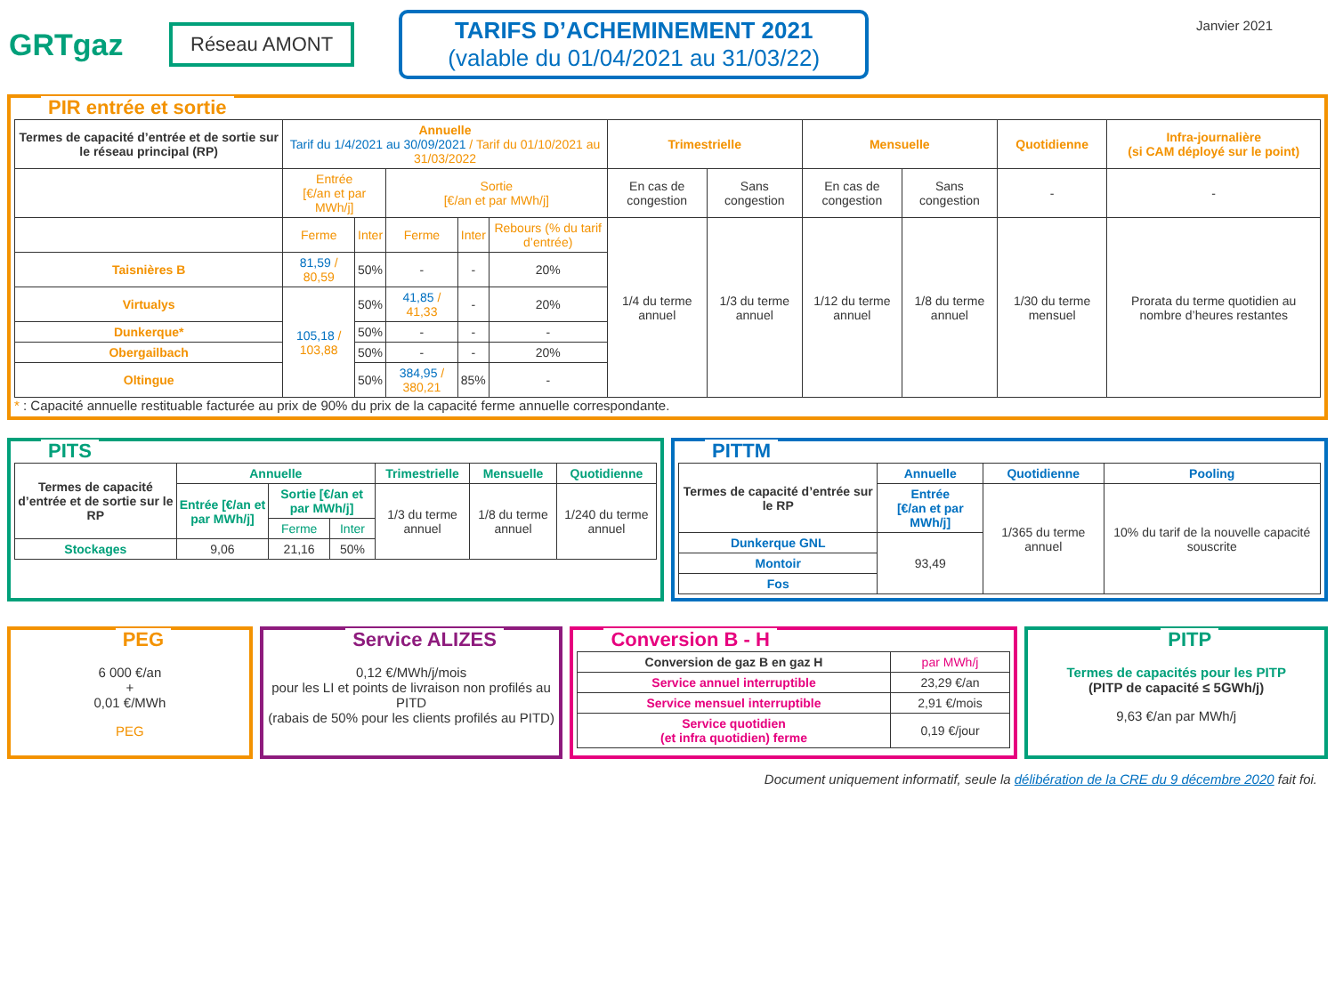GRTgaz
Réseau AMONT
TARIFS D’ACHEMINEMENT 2021
(valable du 01/04/2021 au 31/03/22)
Janvier 2021
PIR entrée et sortie
| Termes de capacité d’entrée et de sortie sur le réseau principal (RP) | Annuelle Tarif du 1/4/2021 au 30/09/2021 / Tarif du 01/10/2021 au 31/03/2022 | | | | | Trimestrielle | | Mensuelle | | Quotidienne | Infra-journalière (si CAM déployé sur le point) |
| --- | --- | --- | --- | --- | --- | --- | --- | --- | --- | --- | --- |
| | Entrée [€/an et par MWh/j] | | Sortie [€/an et par MWh/j] | | | En cas de congestion | Sans congestion | En cas de congestion | Sans congestion | - | - |
| | Ferme | Inter | Ferme | Inter | Rebours (% du tarif d’entrée) | 1/4 du terme annuel | 1/3 du terme annuel | 1/12 du terme annuel | 1/8 du terme annuel | 1/30 du terme mensuel | Prorata du terme quotidien au nombre d’heures restantes |
| Taisnières B | 81,59 / 80,59 | 50% | - | - | 20% | | | | | | |
| Virtualys | 105,18 / 103,88 | 50% | 41,85 / 41,33 | - | 20% | | | | | | |
| Dunkerque* | | 50% | - | - | - | | | | | | |
| Obergailbach | | 50% | - | - | 20% | | | | | | |
| Oltingue | | 50% | 384,95 / 380,21 | 85% | - | | | | | | |
* : Capacité annuelle restituable facturée au prix de 90% du prix de la capacité ferme annuelle correspondante.
PITS
| Termes de capacité d’entrée et de sortie sur le RP | Annuelle | | | Trimestrielle | Mensuelle | Quotidienne |
| --- | --- | --- | --- | --- | --- | --- |
| | Entrée [€/an et par MWh/j] | Sortie [€/an et par MWh/j] | | 1/3 du terme annuel | 1/8 du terme annuel | 1/240 du terme annuel |
| | | Ferme | Inter | | | |
| Stockages | 9,06 | 21,16 | 50% | | | |
PITTM
| Termes de capacité d’entrée sur le RP | Annuelle | Quotidienne | Pooling |
| --- | --- | --- | --- |
| | Entrée [€/an et par MWh/j] | 1/365 du terme annuel | 10% du tarif de la nouvelle capacité souscrite |
| Dunkerque GNL | 93,49 | | |
| Montoir | | | |
| Fos | | | |
PEG
6 000 €/an
+
0,01 €/MWh
PEG
Service ALIZES
0,12 €/MWh/j/mois
pour les LI et points de livraison non profilés au PITD
(rabais de 50% pour les clients profilés au PITD)
Conversion B - H
| Conversion de gaz B en gaz H | par MWh/j |
| Service annuel interruptible | 23,29 €/an |
| Service mensuel interruptible | 2,91 €/mois |
| Service quotidien (et infra quotidien) ferme | 0,19 €/jour |
PITP
Termes de capacités pour les PITP
(PITP de capacité ≤ 5GWh/j)
9,63 €/an par MWh/j
Document uniquement informatif, seule la délibération de la CRE du 9 décembre 2020 fait foi.